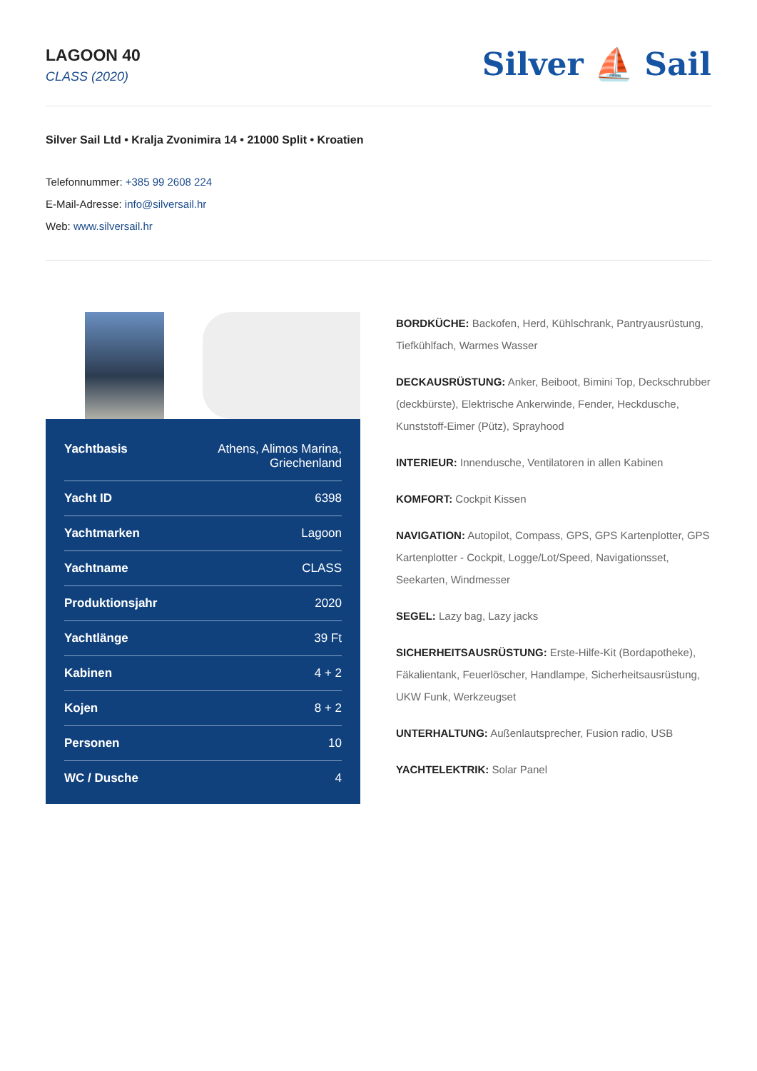LAGOON 40
CLASS (2020)
Silver ⛵ Sail
Silver Sail Ltd • Kralja Zvonimira 14 • 21000 Split • Kroatien
Telefonnummer: +385 99 2608 224
E-Mail-Adresse: info@silversail.hr
Web: www.silversail.hr
| Yachtbasis | Athens, Alimos Marina, Griechenland |
| Yacht ID | 6398 |
| Yachtmarken | Lagoon |
| Yachtname | CLASS |
| Produktionsjahr | 2020 |
| Yachtlänge | 39 Ft |
| Kabinen | 4 + 2 |
| Kojen | 8 + 2 |
| Personen | 10 |
| WC / Dusche | 4 |
BORDKÜCHE: Backofen, Herd, Kühlschrank, Pantryausrüstung, Tiefkühlfach, Warmes Wasser
DECKAUSRÜSTUNG: Anker, Beiboot, Bimini Top, Deckschrubber (deckbürste), Elektrische Ankerwinde, Fender, Heckdusche, Kunststoff-Eimer (Pütz), Sprayhood
INTERIEUR: Innendusche, Ventilatoren in allen Kabinen
KOMFORT: Cockpit Kissen
NAVIGATION: Autopilot, Compass, GPS, GPS Kartenplotter, GPS Kartenplotter - Cockpit, Logge/Lot/Speed, Navigationsset, Seekarten, Windmesser
SEGEL: Lazy bag, Lazy jacks
SICHERHEITSAUSRÜSTUNG: Erste-Hilfe-Kit (Bordapotheke), Fäkalientank, Feuerlöscher, Handlampe, Sicherheitsausrüstung, UKW Funk, Werkzeugset
UNTERHALTUNG: Außenlautsprecher, Fusion radio, USB
YACHTELEKTRIK: Solar Panel